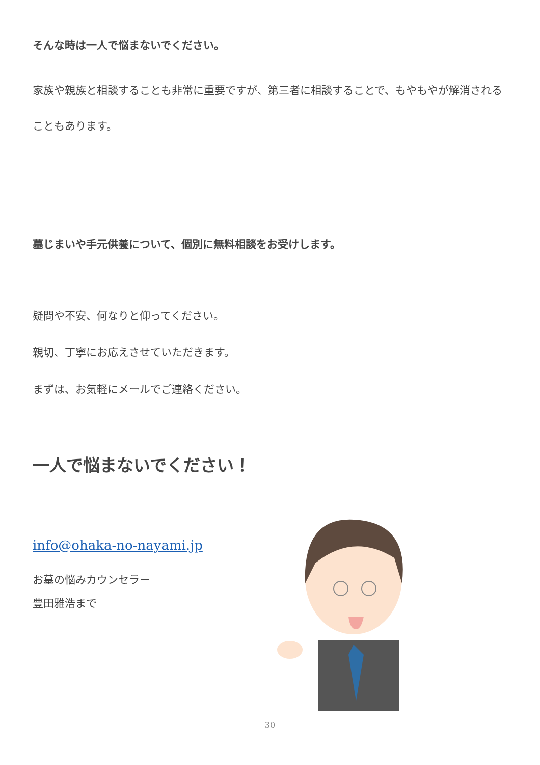そんな時は一人で悩まないでください。
家族や親族と相談することも非常に重要ですが、第三者に相談することで、もやもやが解消されることもあります。
墓じまいや手元供養について、個別に無料相談をお受けします。
疑問や不安、何なりと仰ってください。
親切、丁寧にお応えさせていただきます。
まずは、お気軽にメールでご連絡ください。
一人で悩まないでください！
info@ohaka-no-nayami.jp
お墓の悩みカウンセラー
豊田雅浩まで
30